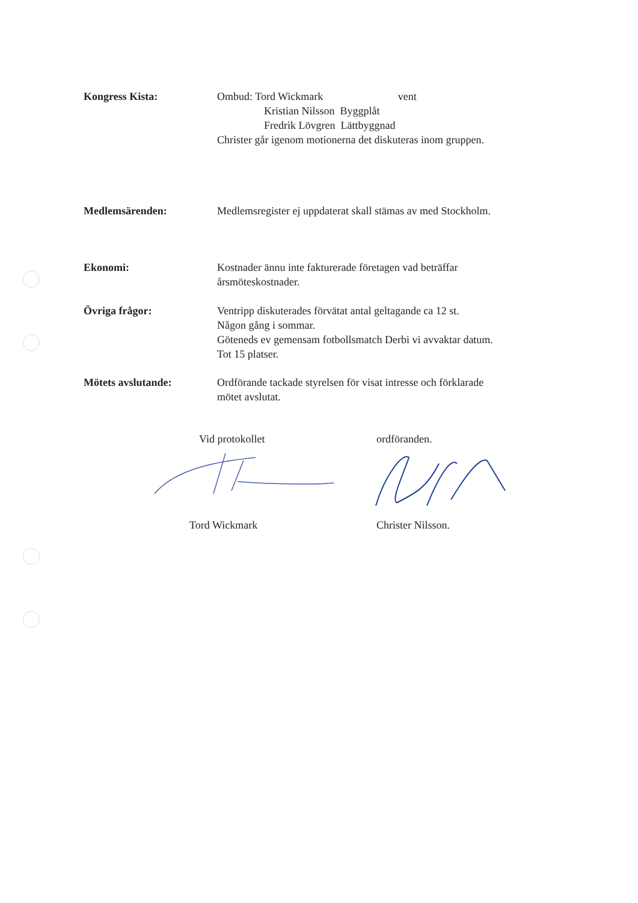Kongress Kista: Ombud: Tord Wickmark vent
Kristian Nilsson Byggplåt
Fredrik Lövgren Lättbyggnad
Christer går igenom motionerna det diskuteras inom gruppen.
Medlemsärenden: Medlemsregister ej uppdaterat skall stämas av med Stockholm.
Ekonomi: Kostnader ännu inte fakturerade företagen vad beträffar
årsmöteskostnader.
Övriga frågor: Ventripp diskuterades förvätat antal geltagande ca 12 st.
Någon gång i sommar.
Göteneds ev gemensam fotbollsmatch Derbi vi avvaktar datum.
Tot 15 platser.
Mötets avslutande: Ordförande tackade styrelsen för visat intresse och förklarade
mötet avslutat.
Vid protokollet ordföranden.
Tord Wickmark Christer Nilsson.